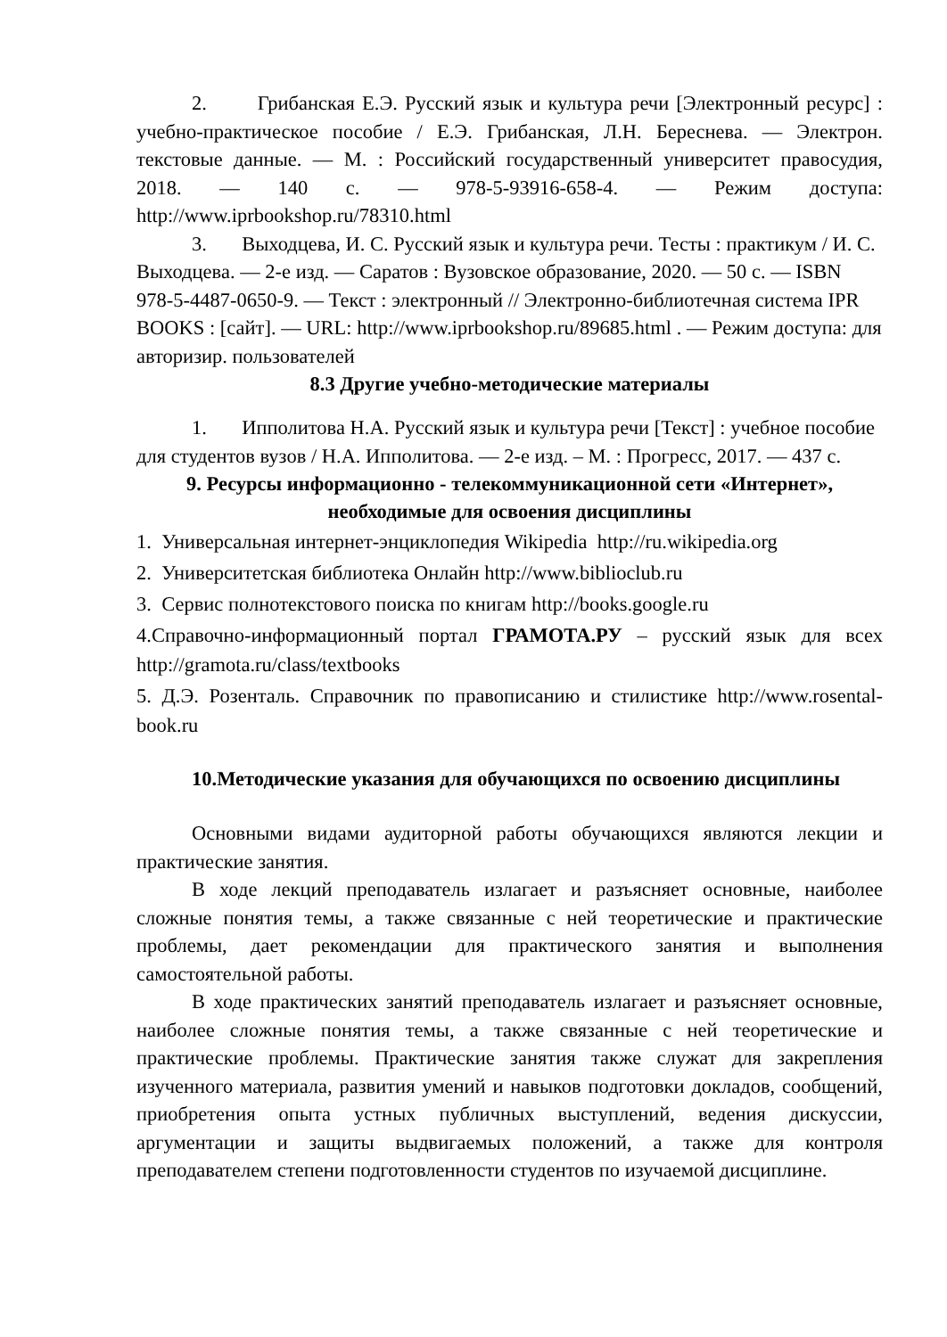2. Грибанская Е.Э. Русский язык и культура речи [Электронный ресурс] : учебно-практическое пособие / Е.Э. Грибанская, Л.Н. Береснева. — Электрон. текстовые данные. — М. : Российский государственный университет правосудия, 2018. — 140 с. — 978-5-93916-658-4. — Режим доступа: http://www.iprbookshop.ru/78310.html
3. Выходцева, И. С. Русский язык и культура речи. Тесты : практикум / И. С. Выходцева. — 2-е изд. — Саратов : Вузовское образование, 2020. — 50 с. — ISBN 978-5-4487-0650-9. — Текст : электронный // Электронно-библиотечная система IPR BOOKS : [сайт]. — URL: http://www.iprbookshop.ru/89685.html . — Режим доступа: для авторизир. пользователей
8.3 Другие учебно-методические материалы
1. Ипполитова Н.А. Русский язык и культура речи [Текст] : учебное пособие для студентов вузов / Н.А. Ипполитова. — 2-е изд. – М. : Прогресс, 2017. — 437 с.
9. Ресурсы информационно - телекоммуникационной сети «Интернет», необходимые для освоения дисциплины
1. Универсальная интернет-энциклопедия Wikipedia http://ru.wikipedia.org
2. Университетская библиотека Онлайн http://www.biblioclub.ru
3. Сервис полнотекстового поиска по книгам http://books.google.ru
4.Справочно-информационный портал ГРАМОТА.РУ – русский язык для всех http://gramota.ru/class/textbooks
5. Д.Э. Розенталь. Справочник по правописанию и стилистике http://www.rosental-book.ru
10.Методические указания для обучающихся по освоению дисциплины
Основными видами аудиторной работы обучающихся являются лекции и практические занятия.
В ходе лекций преподаватель излагает и разъясняет основные, наиболее сложные понятия темы, а также связанные с ней теоретические и практические проблемы, дает рекомендации для практического занятия и выполнения самостоятельной работы.
В ходе практических занятий преподаватель излагает и разъясняет основные, наиболее сложные понятия темы, а также связанные с ней теоретические и практические проблемы. Практические занятия также служат для закрепления изученного материала, развития умений и навыков подготовки докладов, сообщений, приобретения опыта устных публичных выступлений, ведения дискуссии, аргументации и защиты выдвигаемых положений, а также для контроля преподавателем степени подготовленности студентов по изучаемой дисциплине.